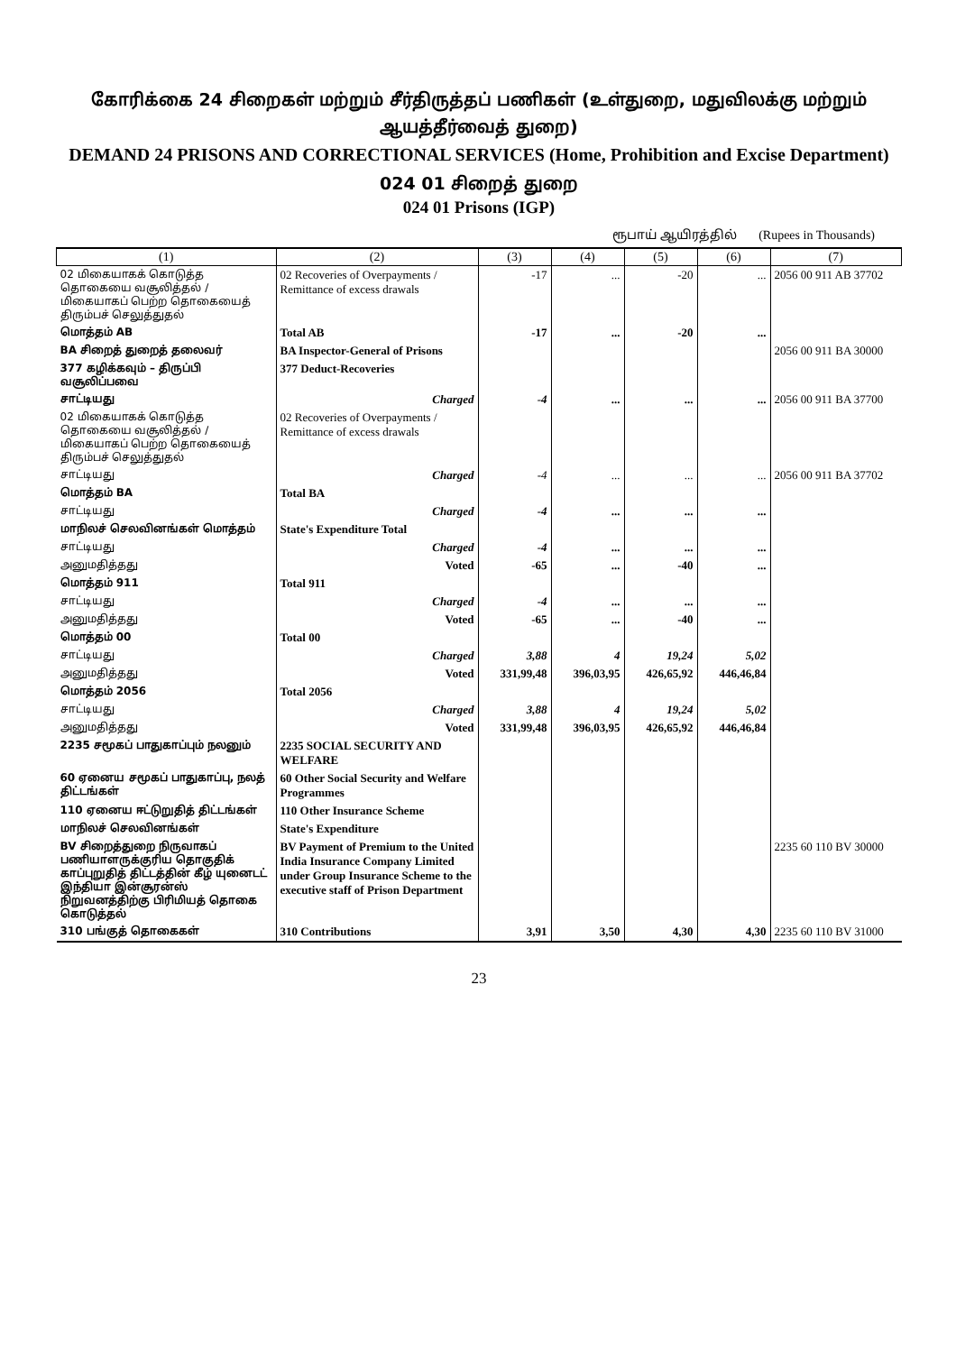கோரிக்கை 24 சிறைகள் மற்றும் சீர்திருத்தப் பணிகள் (உள்துறை, மதுவிலக்கு மற்றும் ஆயத்தீர்வைத் துறை)
DEMAND 24 PRISONS AND CORRECTIONAL SERVICES (Home, Prohibition and Excise Department)
024 01 சிறைத் துறை
024 01 Prisons (IGP)
ரூபாய் ஆயிரத்தில் (Rupees in Thousands)
| (1) | (2) | (3) | (4) | (5) | (6) | (7) |
| --- | --- | --- | --- | --- | --- | --- |
| 02 மிகையாகக் கொடுத்த தொகையை வசூலித்தல் / மிகையாகப் பெற்ற தொகையைத் திரும்பச் செலுத்துதல் | 02 Recoveries of Overpayments / Remittance of excess drawals | -17 | ... | -20 | ... | 2056 00 911 AB 37702 |
| மொத்தம் AB | Total AB | -17 | ... | -20 | ... | |
| BA சிறைத் துறைத் தலைவர் | BA Inspector-General of Prisons | | | | | 2056 00 911 BA 30000 |
| 377 கழிக்கவும் – திருப்பி வசூலிப்பவை | 377 Deduct-Recoveries | | | | | |
| சாட்டியது | Charged | -4 | ... | ... | ... | 2056 00 911 BA 37700 |
| 02 மிகையாகக் கொடுத்த தொகையை வசூலித்தல் / மிகையாகப் பெற்ற தொகையைத் திரும்பச் செலுத்துதல் | 02 Recoveries of Overpayments / Remittance of excess drawals | | | | | |
| சாட்டியது | Charged | -4 | ... | ... | ... | 2056 00 911 BA 37702 |
| மொத்தம் BA | Total BA | | | | | |
| சாட்டியது | Charged | -4 | ... | ... | ... | |
| மாநிலச் செலவினங்கள் மொத்தம் | State's Expenditure Total | | | | | |
| சாட்டியது | Charged | -4 | ... | ... | ... | |
| அனுமதித்தது | Voted | -65 | ... | -40 | ... | |
| மொத்தம் 911 | Total 911 | | | | | |
| சாட்டியது | Charged | -4 | ... | ... | ... | |
| அனுமதித்தது | Voted | -65 | ... | -40 | ... | |
| மொத்தம் 00 | Total 00 | | | | | |
| சாட்டியது | Charged | 3,88 | 4 | 19,24 | 5,02 | |
| அனுமதித்தது | Voted | 331,99,48 | 396,03,95 | 426,65,92 | 446,46,84 | |
| மொத்தம் 2056 | Total 2056 | | | | | |
| சாட்டியது | Charged | 3,88 | 4 | 19,24 | 5,02 | |
| அனுமதித்தது | Voted | 331,99,48 | 396,03,95 | 426,65,92 | 446,46,84 | |
| 2235 சமூகப் பாதுகாப்பும் நலனும் | 2235 SOCIAL SECURITY AND WELFARE | | | | | |
| 60 ஏனைய சமூகப் பாதுகாப்பு, நலத் திட்டங்கள் | 60 Other Social Security and Welfare Programmes | | | | | |
| 110 ஏனைய ஈட்டுறுதித் திட்டங்கள் | 110 Other Insurance Scheme | | | | | |
| மாநிலச் செலவினங்கள் | State's Expenditure | | | | | |
| BV சிறைத்துறை நிருவாகப் பணியாளருக்குரிய தொகுதிக் காப்புறுதித் திட்டத்தின் கீழ் யுனைடட் இந்தியா இன்சூரன்ஸ் நிறுவனத்திற்கு பிரிமியத் தொகை கொடுத்தல் | BV Payment of Premium to the United India Insurance Company Limited under Group Insurance Scheme to the executive staff of Prison Department | | | | | 2235 60 110 BV 30000 |
| 310 பங்குத் தொகைகள் | 310 Contributions | 3,91 | 3,50 | 4,30 | 4,30 | 2235 60 110 BV 31000 |
23